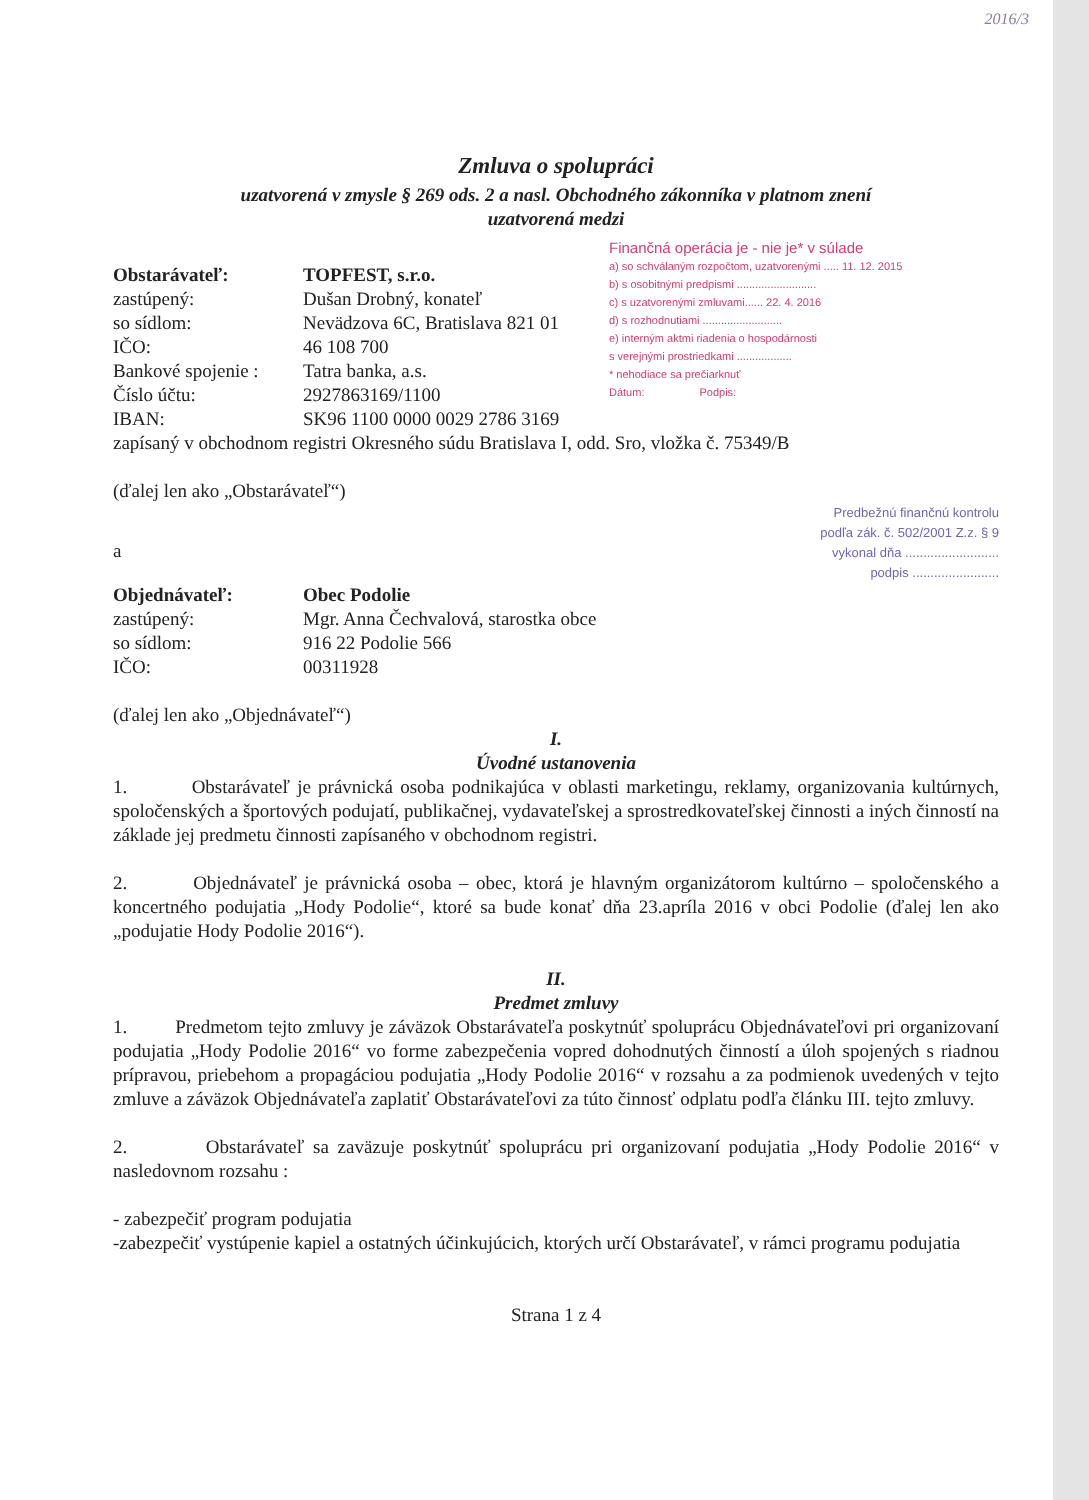2016/3
Zmluva o spolupráci
uzatvorená v zmysle § 269 ods. 2 a nasl. Obchodného zákonníka v platnom znení
uzatvorená medzi
Obstarávateľ: TOPFEST, s.r.o. zastúpený: Dušan Drobný, konateľ so sídlom: Nevädzova 6C, Bratislava 821 01 IČO: 46 108 700 Bankové spojenie : Tatra banka, a.s. Číslo účtu: 2927863169/1100 IBAN: SK96 1100 0000 0029 2786 3169
Finančná operácia je - nie je* v súlade
a) so schválaným rozpočtom, uzatvorenými ..... 11. 12. 2015
b) s osobitnými predpismi ..........................
c) s uzatvorenými zmluvami...... 22. 4. 2016
d) s rozhodnutiami ..........................
e) interným aktmi riadenia o hospodárnosti
s verejnými prostriedkami ..................
* nehodiace sa prečiarknuť
Dátum: Podpis:
zapísaný v obchodnom registri Okresného súdu Bratislava I, odd. Sro, vložka č. 75349/B
(ďalej len ako „Obstarávateľ“)
a
Predbežnú finančnú kontrolu
podľa zák. č. 502/2001 Z.z. § 9
vykonal dňa ..........................
podpis ........................
Objednávateľ: Obec Podolie zastúpený: Mgr. Anna Čechvalová, starostka obce so sídlom: 916 22 Podolie 566 IČO: 00311928
(ďalej len ako „Objednávateľ“)
I.
Úvodné ustanovenia
1. Obstarávateľ je právnická osoba podnikajúca v oblasti marketingu, reklamy, organizovania kultúrnych, spoločenských a športových podujatí, publikačnej, vydavateľskej a sprostredkovateľskej činnosti a iných činností na základe jej predmetu činnosti zapísaného v obchodnom registri.
2. Objednávateľ je právnická osoba – obec, ktorá je hlavným organizátorom kultúrno – spoločenského a koncertného podujatia „Hody Podolie“, ktoré sa bude konať dňa 23.apríla 2016 v obci Podolie (ďalej len ako „podujatie Hody Podolie 2016“).
II.
Predmet zmluvy
1. Predmetom tejto zmluvy je záväzok Obstarávateľa poskytnúť spoluprácu Objednávateľovi pri organizovaní podujatia „Hody Podolie 2016“ vo forme zabezpečenia vopred dohodnutých činností a úloh spojených s riadnou prípravou, priebehom a propagáciou podujatia „Hody Podolie 2016“ v rozsahu a za podmienok uvedených v tejto zmluve a záväzok Objednávateľa zaplatiť Obstarávateľovi za túto činnosť odplatu podľa článku III. tejto zmluvy.
2. Obstarávateľ sa zaväzuje poskytnúť spoluprácu pri organizovaní podujatia „Hody Podolie 2016“ v nasledovnom rozsahu :
- zabezpečiť program podujatia
-zabezpečiť vystúpenie kapiel a ostatných účinkujúcich, ktorých určí Obstarávateľ, v rámci programu podujatia
Strana 1 z 4